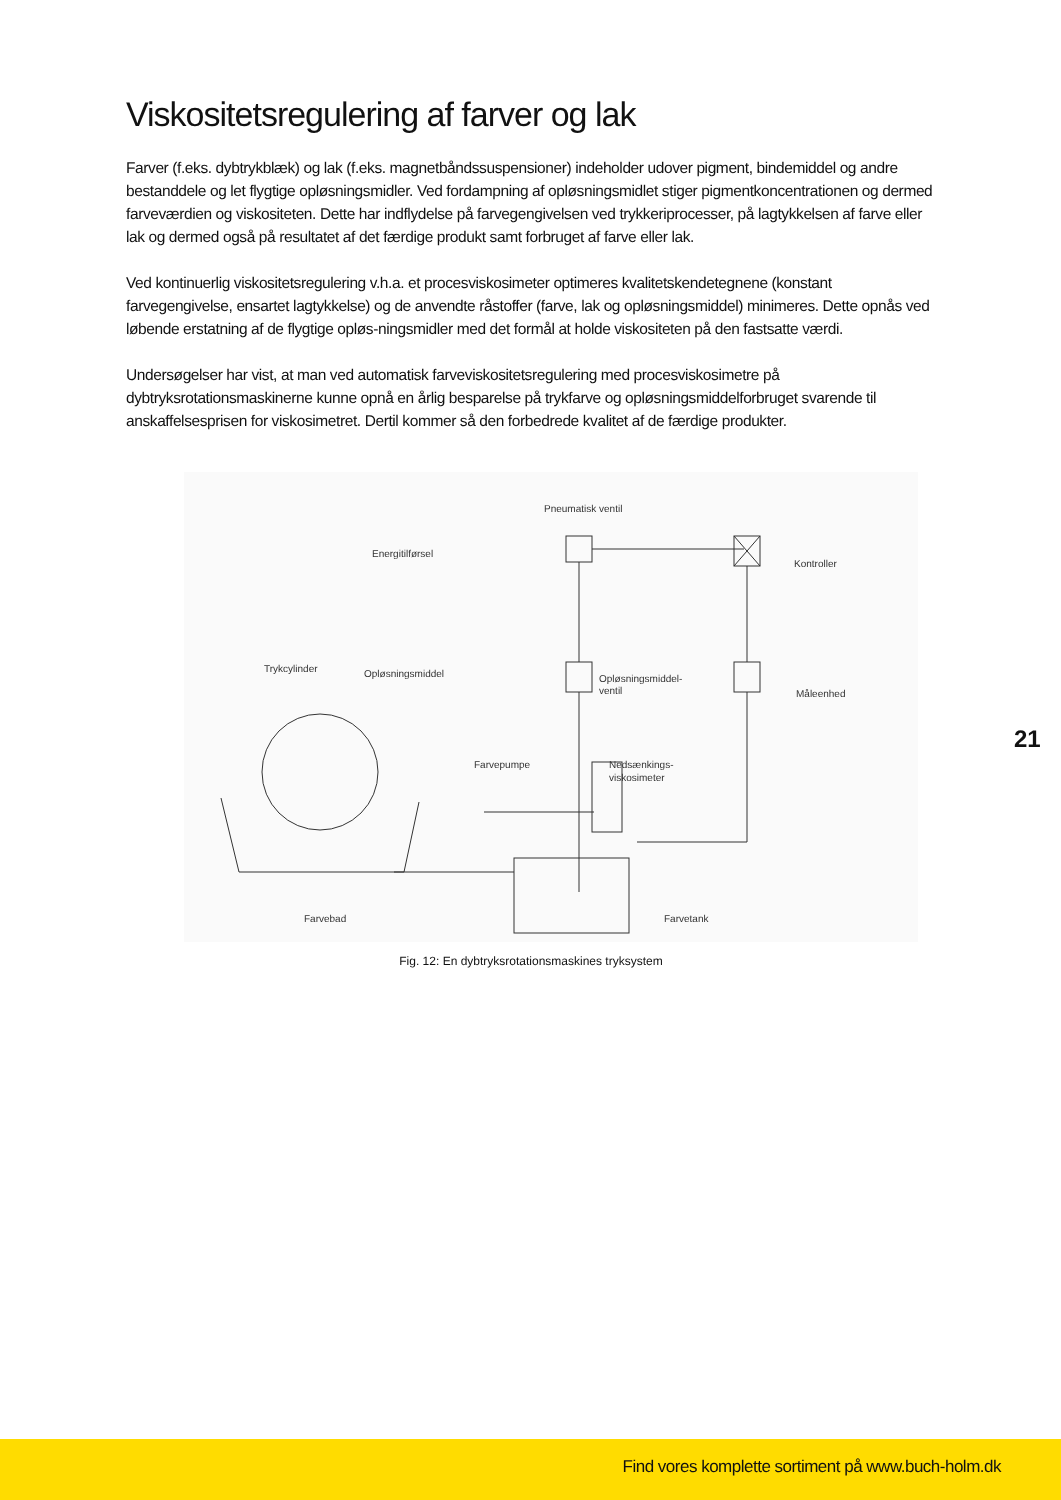Viskositetsregulering af farver og lak
Farver (f.eks. dybtrykblæk) og lak (f.eks. magnetbåndssuspensioner) indeholder udover pigment, bindemiddel og andre bestanddele og let flygtige opløsningsmidler. Ved fordampning af opløsningsmidlet stiger pigmentkoncentrationen og dermed farveværdien og viskositeten. Dette har indflydelse på farvegengivelsen ved trykkeriprocesser, på lagtykkelsen af farve eller lak og dermed også på resultatet af det færdige produkt samt forbruget af farve eller lak.
Ved kontinuerlig viskositetsregulering v.h.a. et procesviskosimeter optimeres kvalitetskendetegnene (konstant farvegengivelse, ensartet lagtykkelse) og de anvendte råstoffer (farve, lak og opløsningsmiddel) minimeres. Dette opnås ved løbende erstatning af de flygtige opløs-ningsmidler med det formål at holde viskositeten på den fastsatte værdi.
Undersøgelser har vist, at man ved automatisk farveviskositetsregulering med procesviskosimetre på dybtryksrotationsmaskinerne kunne opnå en årlig besparelse på trykfarve og opløsningsmiddelforbruget svarende til anskaffelsesprisen for viskosimetret. Dertil kommer så den forbedrede kvalitet af de færdige produkter.
Pneumatisk ventil
Energitilførsel
Kontroller
Trykcylinder
Opløsningsmiddel
Opløsningsmiddel-
ventil
Måleenhed
Farvepumpe
Nedsænkings-
viskosimeter
Farvebad
Farvetank
Fig. 12: En dybtryksrotationsmaskines tryksystem
21
Find vores komplette sortiment på www.buch-holm.dk